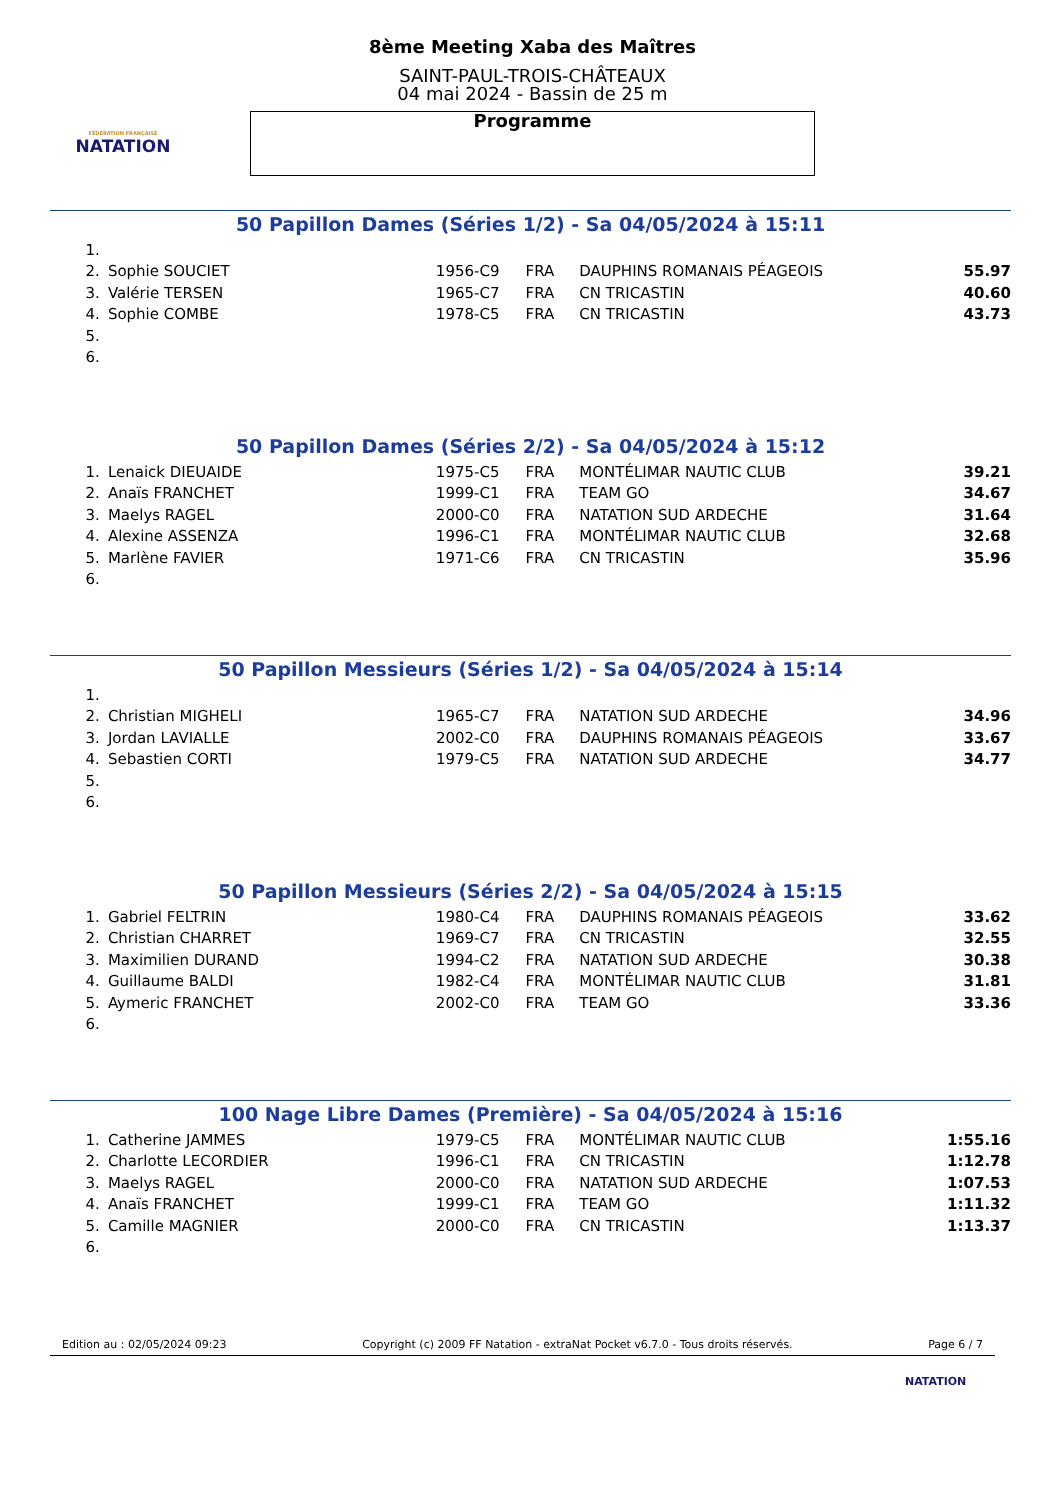FÉDÉRATION FRANÇAISE
NATATION
8ème Meeting Xaba des Maîtres
SAINT-PAUL-TROIS-CHÂTEAUX
04 mai 2024 - Bassin de 25 m
Programme
50 Papillon Dames (Séries 1/2) - Sa 04/05/2024 à 15:11
| 1. | | | | | |
| 2. | Sophie SOUCIET | 1956-C9 | FRA | DAUPHINS ROMANAIS PÉAGEOIS | 55.97 |
| 3. | Valérie TERSEN | 1965-C7 | FRA | CN TRICASTIN | 40.60 |
| 4. | Sophie COMBE | 1978-C5 | FRA | CN TRICASTIN | 43.73 |
| 5. | | | | | |
| 6. | | | | | |
50 Papillon Dames (Séries 2/2) - Sa 04/05/2024 à 15:12
| 1. | Lenaick DIEUAIDE | 1975-C5 | FRA | MONTÉLIMAR NAUTIC CLUB | 39.21 |
| 2. | Anaïs FRANCHET | 1999-C1 | FRA | TEAM GO | 34.67 |
| 3. | Maelys RAGEL | 2000-C0 | FRA | NATATION SUD ARDECHE | 31.64 |
| 4. | Alexine ASSENZA | 1996-C1 | FRA | MONTÉLIMAR NAUTIC CLUB | 32.68 |
| 5. | Marlène FAVIER | 1971-C6 | FRA | CN TRICASTIN | 35.96 |
| 6. | | | | | |
50 Papillon Messieurs (Séries 1/2) - Sa 04/05/2024 à 15:14
| 1. | | | | | |
| 2. | Christian MIGHELI | 1965-C7 | FRA | NATATION SUD ARDECHE | 34.96 |
| 3. | Jordan LAVIALLE | 2002-C0 | FRA | DAUPHINS ROMANAIS PÉAGEOIS | 33.67 |
| 4. | Sebastien CORTI | 1979-C5 | FRA | NATATION SUD ARDECHE | 34.77 |
| 5. | | | | | |
| 6. | | | | | |
50 Papillon Messieurs (Séries 2/2) - Sa 04/05/2024 à 15:15
| 1. | Gabriel FELTRIN | 1980-C4 | FRA | DAUPHINS ROMANAIS PÉAGEOIS | 33.62 |
| 2. | Christian CHARRET | 1969-C7 | FRA | CN TRICASTIN | 32.55 |
| 3. | Maximilien DURAND | 1994-C2 | FRA | NATATION SUD ARDECHE | 30.38 |
| 4. | Guillaume BALDI | 1982-C4 | FRA | MONTÉLIMAR NAUTIC CLUB | 31.81 |
| 5. | Aymeric FRANCHET | 2002-C0 | FRA | TEAM GO | 33.36 |
| 6. | | | | | |
100 Nage Libre Dames (Première) - Sa 04/05/2024 à 15:16
| 1. | Catherine JAMMES | 1979-C5 | FRA | MONTÉLIMAR NAUTIC CLUB | 1:55.16 |
| 2. | Charlotte LECORDIER | 1996-C1 | FRA | CN TRICASTIN | 1:12.78 |
| 3. | Maelys RAGEL | 2000-C0 | FRA | NATATION SUD ARDECHE | 1:07.53 |
| 4. | Anaïs FRANCHET | 1999-C1 | FRA | TEAM GO | 1:11.32 |
| 5. | Camille MAGNIER | 2000-C0 | FRA | CN TRICASTIN | 1:13.37 |
| 6. | | | | | |
Edition au : 02/05/2024 09:23 Copyright (c) 2009 FF Natation - extraNat Pocket v6.7.0 - Tous droits réservés. Page 6 / 7
NATATION